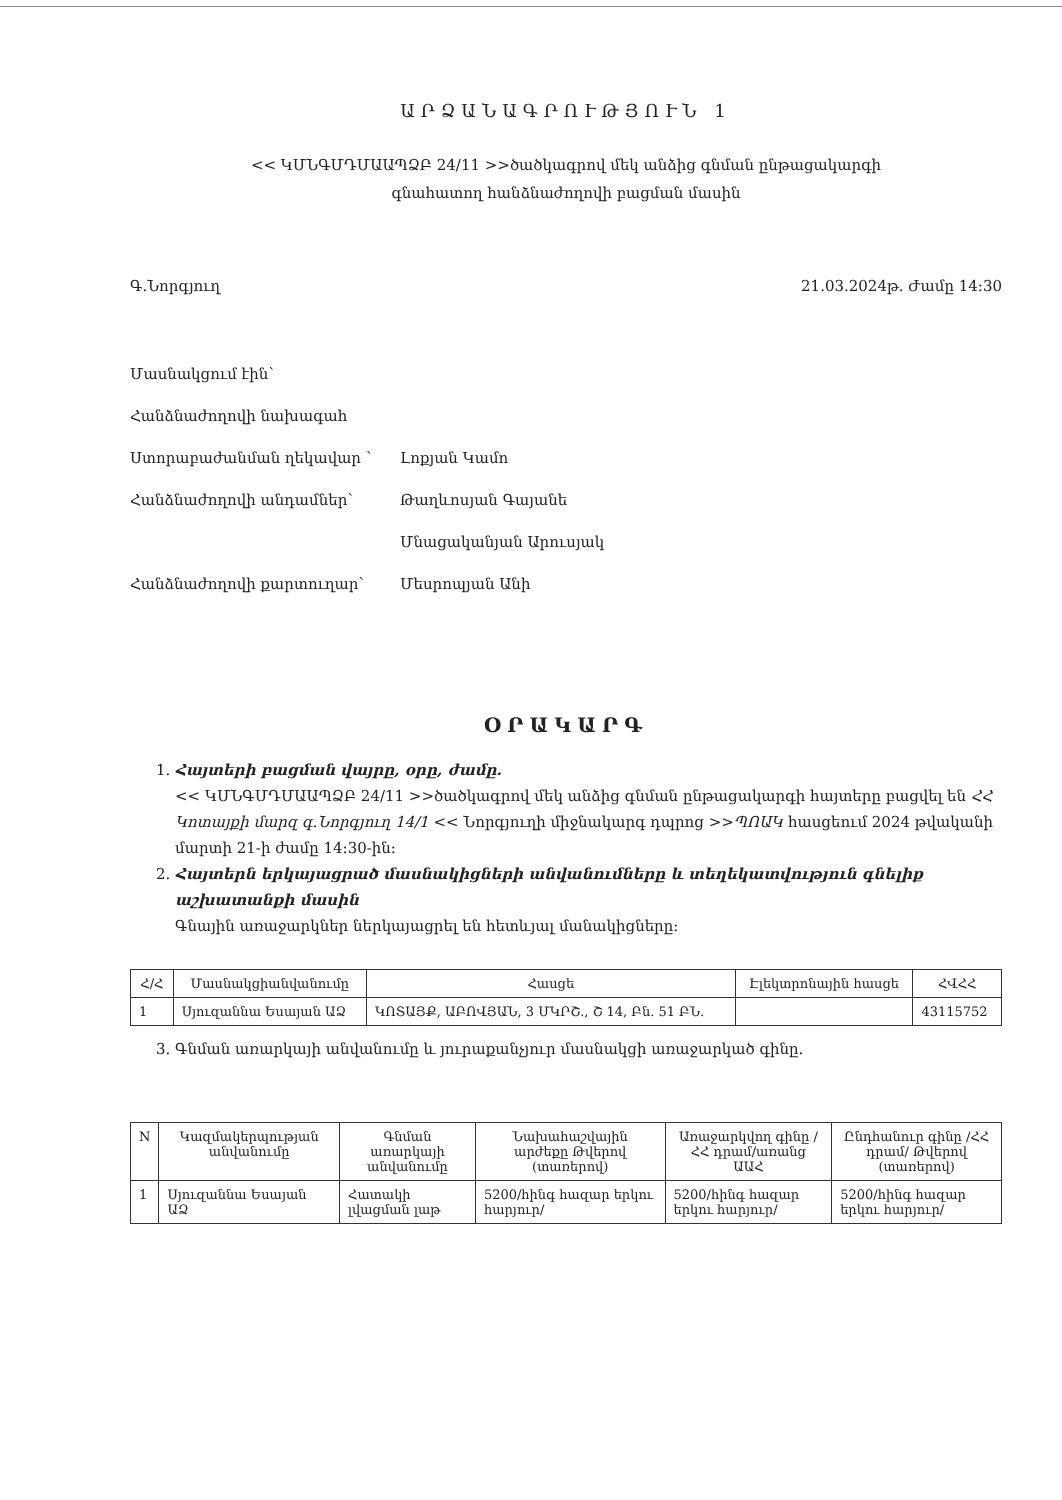ԱՐՁԱՆԱԳՐՈՒԹՅՈՒՆ 1
<< ԿՄՆԳՄԴՄԱԱՊՁԲ 24/11 >>ծածկագրով մեկ անձից գնման ընթացակարգի
գնահատող հանձնաժողովի բացման մասին
Գ.Նորգյուղ 21.03.2024թ. Ժամը 14:30
Մասնակցում էին՝
Հանձնաժողովի նախագահ
Ստորաբաժանման ղեկավար ՝ Լոքյան Կամո
Հանձնաժողովի անդամներ՝ Թաղևոսյան Գայանե
Մնացականյան Արուսյակ
Հանձնաժողովի քարտուղար՝ Մեսրոպյան Անի
ՕՐԱԿԱՐԳ
1. Հայտերի բացման վայրը, օրը, ժամը.
<< ԿՄՆԳՄԴՄԱԱՊՁԲ 24/11 >>ծածկագրով մեկ անձից գնման ընթացակարգի հայտերը բացվել են ՀՀ Կոտայքի մարզ գ.Նորգյուղ 14/1 << Նորգյուղի միջնակարգ դպրոց >>ՊՈԱԿ հասցեում 2024 թվականի մարտի 21-ի ժամը 14:30-ին:
2. Հայտերն երկայացրած մասնակիցների անվանումները և տեղեկատվություն գնելիք աշխատանքի մասին
Գնային առաջարկներ ներկայացրել են հետևյալ մանակիցները:
| Հ/Հ | Մասնակցիանվանումը | Հասցե | Էլեկտրոնային հասցե | ՀՎՀՀ |
| --- | --- | --- | --- | --- |
| 1 | Սյուզաննա Եսայան ԱՁ | ԿՈՏԱՅՔ, ԱԲՈՎՅԱՆ, 3 ՄԿՐՇ., Շ 14, Բն. 51 ԲՆ. | | 43115752 |
3. Գնման առարկայի անվանումը և յուրաքանչյուր մասնակցի առաջարկած գինը.
| N | Կազմակերպության անվանումը | Գնման առարկայի անվանումը | Նախահաշվային արժեքը Թվերով (տառերով) | Առաջարկվող գինը /ՀՀ դրամ/առանց ԱԱՀ | Ընդհանուր գինը /ՀՀ դրամ/ Թվերով (տառերով) |
| --- | --- | --- | --- | --- | --- |
| 1 | Սյուզաննա Եսայան ԱՁ | Հատակի լվացման լաթ | 5200/հինգ հազար երկու հարյուր/ | 5200/հինգ հազար երկու հարյուր/ | 5200/հինգ հազար երկու հարյուր/ |